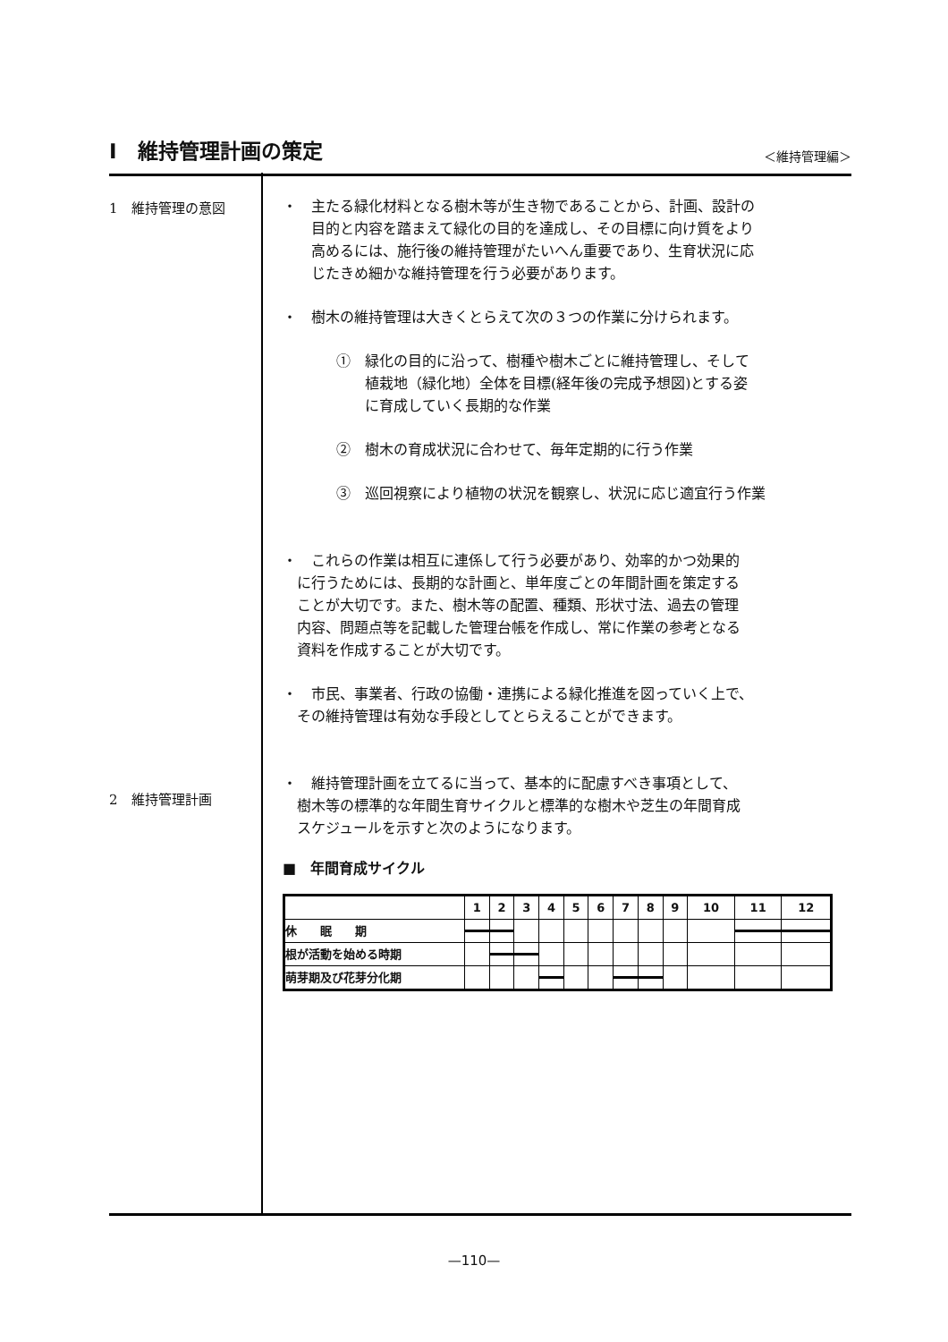Ⅰ　維持管理計画の策定
＜維持管理編＞
1　維持管理の意図
2　維持管理計画
・　主たる緑化材料となる樹木等が生き物であることから、計画、設計の
　　目的と内容を踏まえて緑化の目的を達成し、その目標に向け質をより
　　高めるには、施行後の維持管理がたいへん重要であり、生育状況に応
　　じたきめ細かな維持管理を行う必要があります。
・　樹木の維持管理は大きくとらえて次の３つの作業に分けられます。
①　緑化の目的に沿って、樹種や樹木ごとに維持管理し、そして
　　植栽地（緑化地）全体を目標(経年後の完成予想図)とする姿
　　に育成していく長期的な作業
②　樹木の育成状況に合わせて、毎年定期的に行う作業
③　巡回視察により植物の状況を観察し、状況に応じ適宜行う作業
・　これらの作業は相互に連係して行う必要があり、効率的かつ効果的
　に行うためには、長期的な計画と、単年度ごとの年間計画を策定する
　ことが大切です。また、樹木等の配置、種類、形状寸法、過去の管理
　内容、問題点等を記載した管理台帳を作成し、常に作業の参考となる
　資料を作成することが大切です。
・　市民、事業者、行政の協働・連携による緑化推進を図っていく上で、
　その維持管理は有効な手段としてとらえることができます。
・　維持管理計画を立てるに当って、基本的に配慮すべき事項として、
　樹木等の標準的な年間生育サイクルと標準的な樹木や芝生の年間育成
　スケジュールを示すと次のようになります。
■　年間育成サイクル
| | 1 | 2 | 3 | 4 | 5 | 6 | 7 | 8 | 9 | 10 | 11 | 12 |
| --- | --- | --- | --- | --- | --- | --- | --- | --- | --- | --- | --- | --- |
| 休 眠 期 | | | | | | | | | | | | |
| 根が活動を始める時期 | | | | | | | | | | | | |
| 萌芽期及び花芽分化期 | | | | | | | | | | | | |
—110—